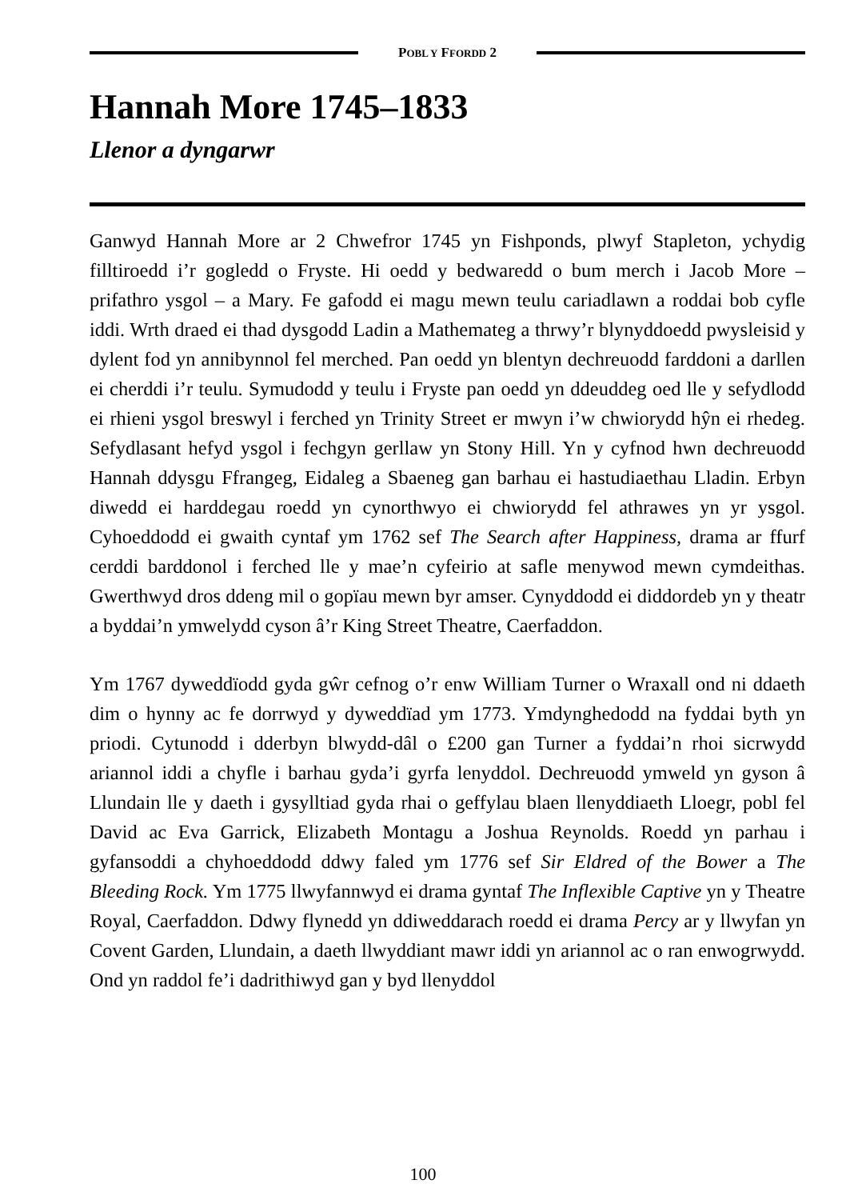POBL Y FFORDD 2
Hannah More 1745–1833
Llenor a dyngarwr
Ganwyd Hannah More ar 2 Chwefror 1745 yn Fishponds, plwyf Stapleton, ychydig filltiroedd i’r gogledd o Fryste. Hi oedd y bedwaredd o bum merch i Jacob More – prifathro ysgol – a Mary. Fe gafodd ei magu mewn teulu cariadlawn a roddai bob cyfle iddi. Wrth draed ei thad dysgodd Ladin a Mathemateg a thrwy’r blynyddoedd pwysleisid y dylent fod yn annibynnol fel merched. Pan oedd yn blentyn dechreuodd farddoni a darllen ei cherddi i’r teulu. Symudodd y teulu i Fryste pan oedd yn ddeuddeg oed lle y sefydlodd ei rhieni ysgol breswyl i ferched yn Trinity Street er mwyn i’w chwiorydd hŷn ei rhedeg. Sefydlasant hefyd ysgol i fechgyn gerllaw yn Stony Hill. Yn y cyfnod hwn dechreuodd Hannah ddysgu Ffrangeg, Eidaleg a Sbaeneg gan barhau ei hastudiaethau Lladin. Erbyn diwedd ei harddegau roedd yn cynorthwyo ei chwiorydd fel athrawes yn yr ysgol. Cyhoeddodd ei gwaith cyntaf ym 1762 sef The Search after Happiness, drama ar ffurf cerddi barddonol i ferched lle y mae’n cyfeirio at safle menywod mewn cymdeithas. Gwerthwyd dros ddeng mil o gopïau mewn byr amser. Cynyddodd ei diddordeb yn y theatr a byddai’n ymwelydd cyson â’r King Street Theatre, Caerfaddon.
Ym 1767 dyweddïodd gyda gŵr cefnog o’r enw William Turner o Wraxall ond ni ddaeth dim o hynny ac fe dorrwyd y dyweddïad ym 1773. Ymdynghedodd na fyddai byth yn priodi. Cytunodd i dderbyn blwydd-dâl o £200 gan Turner a fyddai’n rhoi sicrwydd ariannol iddi a chyfle i barhau gyda’i gyrfa lenyddol. Dechreuodd ymweld yn gyson â Llundain lle y daeth i gysylltiad gyda rhai o geffylau blaen llenyddiaeth Lloegr, pobl fel David ac Eva Garrick, Elizabeth Montagu a Joshua Reynolds. Roedd yn parhau i gyfansoddi a chyhoeddodd ddwy faled ym 1776 sef Sir Eldred of the Bower a The Bleeding Rock. Ym 1775 llwyfannwyd ei drama gyntaf The Inflexible Captive yn y Theatre Royal, Caerfaddon. Ddwy flynedd yn ddiweddarach roedd ei drama Percy ar y llwyfan yn Covent Garden, Llundain, a daeth llwyddiant mawr iddi yn ariannol ac o ran enwogrwydd. Ond yn raddol fe’i dadrithiwyd gan y byd llenyddol
100